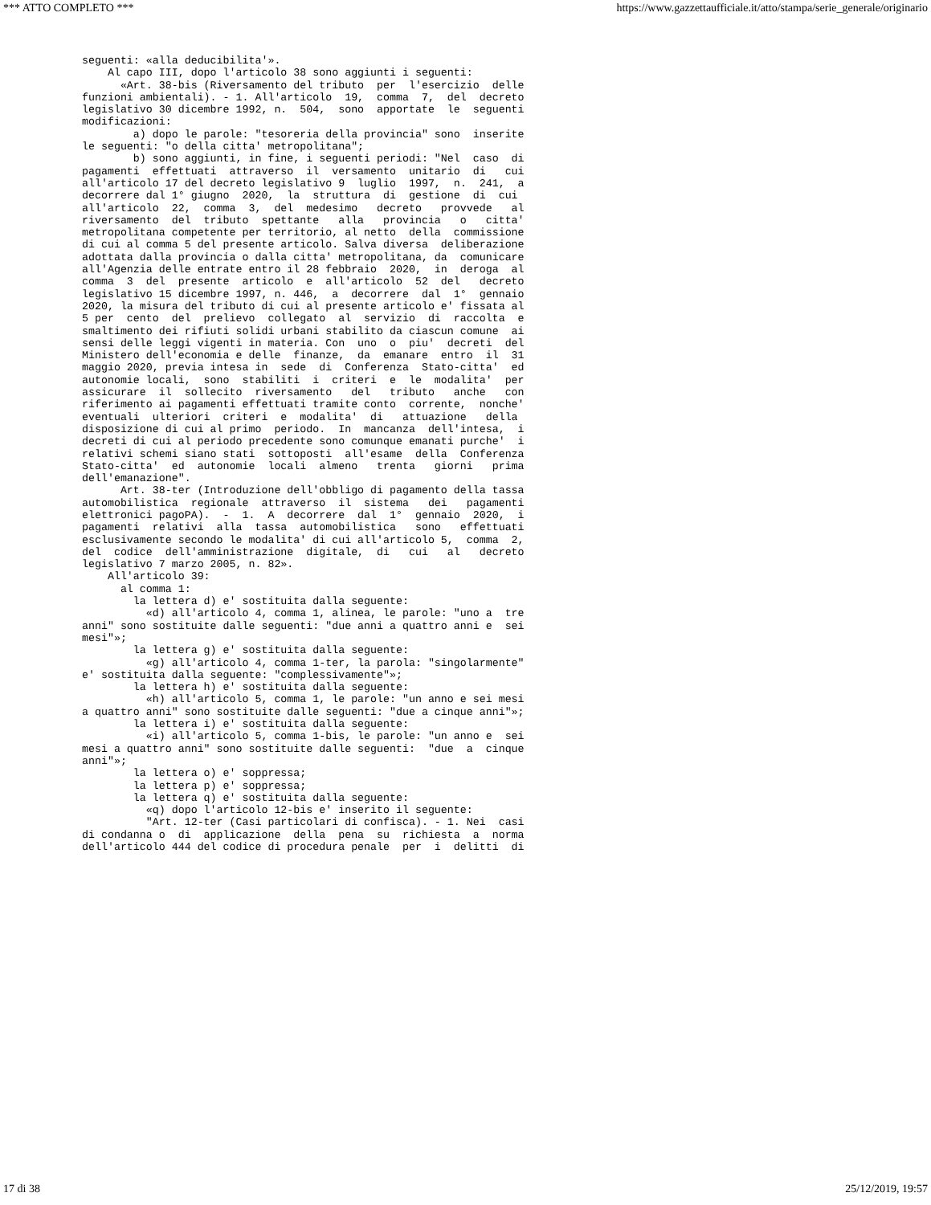*** ATTO COMPLETO *** https://www.gazzettaufficiale.it/atto/stampa/serie_generale/originario
seguenti: «alla deducibilita'».
    Al capo III, dopo l'articolo 38 sono aggiunti i seguenti:
      «Art. 38-bis (Riversamento del tributo  per  l'esercizio  delle
funzioni ambientali). - 1. All'articolo  19,  comma  7,  del  decreto
legislativo 30 dicembre 1992, n.  504,  sono  apportate  le  seguenti
modificazioni:
        a) dopo le parole: "tesoreria della provincia" sono  inserite
le seguenti: "o della citta' metropolitana";
        b) sono aggiunti, in fine, i seguenti periodi: "Nel  caso  di
pagamenti  effettuati  attraverso  il  versamento  unitario  di   cui
all'articolo 17 del decreto legislativo 9  luglio  1997,  n.  241,  a
decorrere dal 1° giugno  2020,  la  struttura  di  gestione  di  cui
all'articolo  22,  comma  3,  del  medesimo   decreto   provvede   al
riversamento  del  tributo  spettante   alla   provincia   o   citta'
metropolitana competente per territorio, al netto  della  commissione
di cui al comma 5 del presente articolo. Salva diversa  deliberazione
adottata dalla provincia o dalla citta' metropolitana, da  comunicare
all'Agenzia delle entrate entro il 28 febbraio  2020,  in  deroga  al
comma  3  del  presente  articolo  e  all'articolo  52  del   decreto
legislativo 15 dicembre 1997, n. 446,  a  decorrere  dal  1°  gennaio
2020, la misura del tributo di cui al presente articolo e' fissata al
5 per  cento  del  prelievo  collegato  al  servizio  di  raccolta  e
smaltimento dei rifiuti solidi urbani stabilito da ciascun comune  ai
sensi delle leggi vigenti in materia. Con  uno  o  piu'  decreti  del
Ministero dell'economia e delle  finanze,  da  emanare  entro  il  31
maggio 2020, previa intesa in  sede  di  Conferenza  Stato-citta'  ed
autonomie locali,  sono  stabiliti  i  criteri  e  le  modalita'  per
assicurare  il  sollecito  riversamento   del   tributo   anche   con
riferimento ai pagamenti effettuati tramite conto  corrente,  nonche'
eventuali  ulteriori  criteri  e  modalita'  di   attuazione   della
disposizione di cui al primo  periodo.  In  mancanza  dell'intesa,  i
decreti di cui al periodo precedente sono comunque emanati purche'  i
relativi schemi siano stati  sottoposti  all'esame  della  Conferenza
Stato-citta'  ed  autonomie  locali  almeno   trenta   giorni   prima
dell'emanazione".
      Art. 38-ter (Introduzione dell'obbligo di pagamento della tassa
automobilistica  regionale  attraverso  il  sistema   dei   pagamenti
elettronici pagoPA).  -  1.  A  decorrere  dal  1°  gennaio  2020,  i
pagamenti  relativi  alla  tassa  automobilistica   sono   effettuati
esclusivamente secondo le modalita' di cui all'articolo 5,  comma  2,
del  codice  dell'amministrazione  digitale,  di   cui   al   decreto
legislativo 7 marzo 2005, n. 82».
    All'articolo 39:
      al comma 1:
        la lettera d) e' sostituita dalla seguente:
          «d) all'articolo 4, comma 1, alinea, le parole: "uno a  tre
anni" sono sostituite dalle seguenti: "due anni a quattro anni e  sei
mesi"»;
        la lettera g) e' sostituita dalla seguente:
          «g) all'articolo 4, comma 1-ter, la parola: "singolarmente"
e' sostituita dalla seguente: "complessivamente"»;
        la lettera h) e' sostituita dalla seguente:
          «h) all'articolo 5, comma 1, le parole: "un anno e sei mesi
a quattro anni" sono sostituite dalle seguenti: "due a cinque anni"»;
        la lettera i) e' sostituita dalla seguente:
          «i) all'articolo 5, comma 1-bis, le parole: "un anno e  sei
mesi a quattro anni" sono sostituite dalle seguenti:  "due  a  cinque
anni"»;
        la lettera o) e' soppressa;
        la lettera p) e' soppressa;
        la lettera q) e' sostituita dalla seguente:
          «q) dopo l'articolo 12-bis e' inserito il seguente:
          "Art. 12-ter (Casi particolari di confisca). - 1. Nei  casi
di condanna o  di  applicazione  della  pena  su  richiesta  a  norma
dell'articolo 444 del codice di procedura penale  per  i  delitti  di
17 di 38 25/12/2019, 19:57